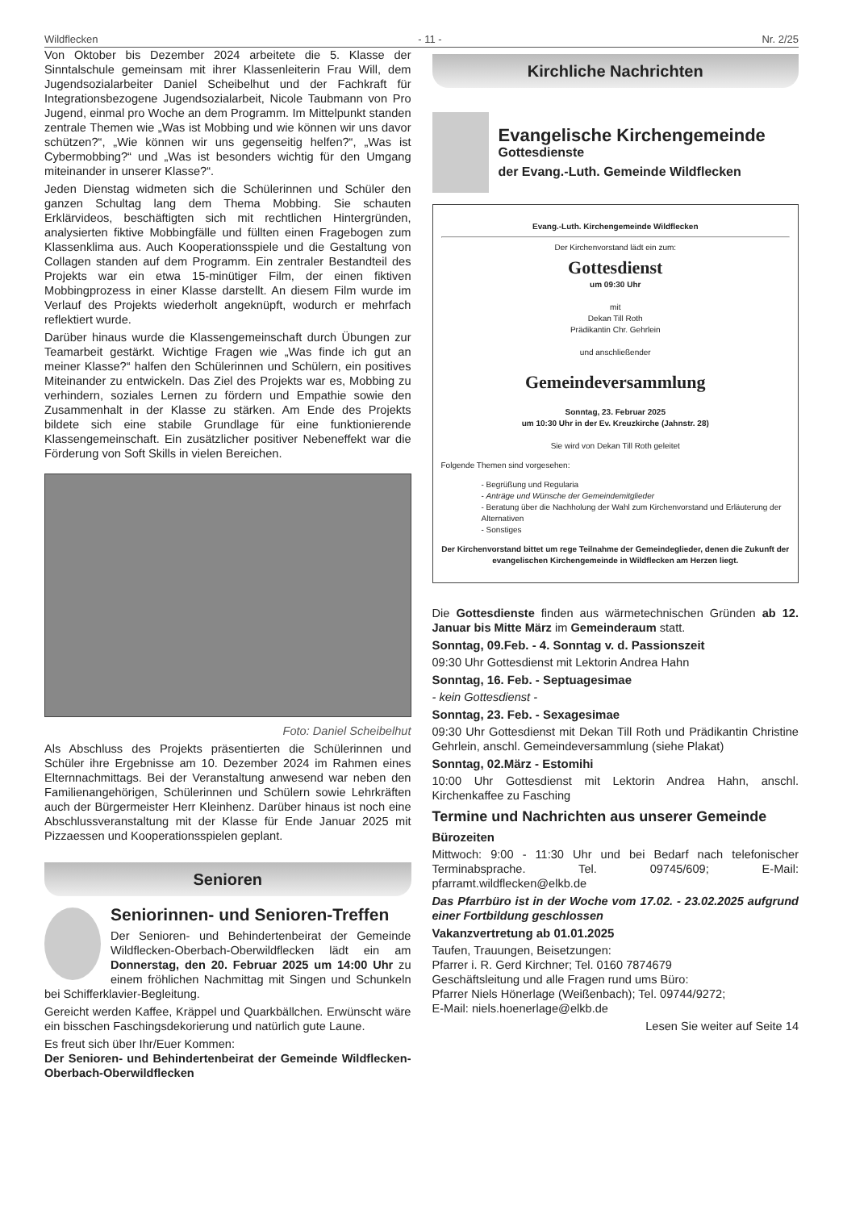Wildflecken - 11 - Nr. 2/25
Von Oktober bis Dezember 2024 arbeitete die 5. Klasse der Sinntalschule gemeinsam mit ihrer Klassenleiterin Frau Will, dem Jugendsozialarbeiter Daniel Scheibelhut und der Fachkraft für Integrationsbezogene Jugendsozialarbeit, Nicole Taubmann von Pro Jugend, einmal pro Woche an dem Programm. Im Mittelpunkt standen zentrale Themen wie „Was ist Mobbing und wie können wir uns davor schützen?“, „Wie können wir uns gegenseitig helfen?“, „Was ist Cybermobbing?“ und „Was ist besonders wichtig für den Umgang miteinander in unserer Klasse?“.
Jeden Dienstag widmeten sich die Schülerinnen und Schüler den ganzen Schultag lang dem Thema Mobbing. Sie schauten Erklärvideos, beschäftigten sich mit rechtlichen Hintergründen, analysierten fiktive Mobbingfälle und füllten einen Fragebogen zum Klassenklima aus. Auch Kooperationsspiele und die Gestaltung von Collagen standen auf dem Programm. Ein zentraler Bestandteil des Projekts war ein etwa 15-minütiger Film, der einen fiktiven Mobbingprozess in einer Klasse darstellt. An diesem Film wurde im Verlauf des Projekts wiederholt angeknüpft, wodurch er mehrfach reflektiert wurde.
Darüber hinaus wurde die Klassengemeinschaft durch Übungen zur Teamarbeit gestärkt. Wichtige Fragen wie „Was finde ich gut an meiner Klasse?“ halfen den Schülerinnen und Schülern, ein positives Miteinander zu entwickeln. Das Ziel des Projekts war es, Mobbing zu verhindern, soziales Lernen zu fördern und Empathie sowie den Zusammenhalt in der Klasse zu stärken. Am Ende des Projekts bildete sich eine stabile Grundlage für eine funktionierende Klassengemeinschaft. Ein zusätzlicher positiver Nebeneffekt war die Förderung von Soft Skills in vielen Bereichen.
Foto: Daniel Scheibelhut
Als Abschluss des Projekts präsentierten die Schülerinnen und Schüler ihre Ergebnisse am 10. Dezember 2024 im Rahmen eines Elternnachmittags. Bei der Veranstaltung anwesend war neben den Familienangehörigen, Schülerinnen und Schülern sowie Lehrkräften auch der Bürgermeister Herr Kleinhenz. Darüber hinaus ist noch eine Abschlussveranstaltung mit der Klasse für Ende Januar 2025 mit Pizzaessen und Kooperationsspielen geplant.
Senioren
Seniorinnen- und Senioren-Treffen
Der Senioren- und Behindertenbeirat der Gemeinde Wildflecken-Oberbach-Oberwildflecken lädt ein am Donnerstag, den 20. Februar 2025 um 14:00 Uhr zu einem fröhlichen Nachmittag mit Singen und Schunkeln bei Schifferklavier-Begleitung.
Gereicht werden Kaffee, Kräppel und Quarkbällchen. Erwünscht wäre ein bisschen Faschingsdekorierung und natürlich gute Laune.
Es freut sich über Ihr/Euer Kommen:
Der Senioren- und Behindertenbeirat der Gemeinde Wildflecken-Oberbach-Oberwildflecken
Kirchliche Nachrichten
Evangelische Kirchengemeinde
Gottesdienste
der Evang.-Luth. Gemeinde Wildflecken
Evang.-Luth. Kirchengemeinde Wildflecken
Der Kirchenvorstand lädt ein zum:
Gottesdienst
um 09:30 Uhr
mit
Dekan Till Roth
Prädikantin Chr. Gehrlein
und anschließender
Gemeindeversammlung
Sonntag, 23. Februar 2025
um 10:30 Uhr in der Ev. Kreuzkirche (Jahnstr. 28)
Sie wird von Dekan Till Roth geleitet
Folgende Themen sind vorgesehen:
- Begrüßung und Regularia
- Anträge und Wünsche der Gemeindemitglieder
- Beratung über die Nachholung der Wahl zum Kirchenvorstand und Erläuterung der Alternativen
- Sonstiges
Der Kirchenvorstand bittet um rege Teilnahme der Gemeindeglieder, denen die Zukunft der evangelischen Kirchengemeinde in Wildflecken am Herzen liegt.
Die Gottesdienste finden aus wärmetechnischen Gründen ab 12. Januar bis Mitte März im Gemeinderaum statt.
Sonntag, 09.Feb. - 4. Sonntag v. d. Passionszeit
09:30 Uhr Gottesdienst mit Lektorin Andrea Hahn
Sonntag, 16. Feb. - Septuagesimae
- kein Gottesdienst -
Sonntag, 23. Feb. - Sexagesimae
09:30 Uhr Gottesdienst mit Dekan Till Roth und Prädikantin Christine Gehrlein, anschl. Gemeindeversammlung (siehe Plakat)
Sonntag, 02.März - Estomihi
10:00 Uhr Gottesdienst mit Lektorin Andrea Hahn, anschl. Kirchenkaffee zu Fasching
Termine und Nachrichten aus unserer Gemeinde
Bürozeiten
Mittwoch: 9:00 - 11:30 Uhr und bei Bedarf nach telefonischer Terminabsprache. Tel. 09745/609; E-Mail: pfarramt.wildflecken@elkb.de
Das Pfarrbüro ist in der Woche vom 17.02. - 23.02.2025 aufgrund einer Fortbildung geschlossen
Vakanzvertretung ab 01.01.2025
Taufen, Trauungen, Beisetzungen:
Pfarrer i. R. Gerd Kirchner; Tel. 0160 7874679
Geschäftsleitung und alle Fragen rund ums Büro:
Pfarrer Niels Hönerlage (Weißenbach); Tel. 09744/9272;
E-Mail: niels.hoenerlage@elkb.de
Lesen Sie weiter auf Seite 14